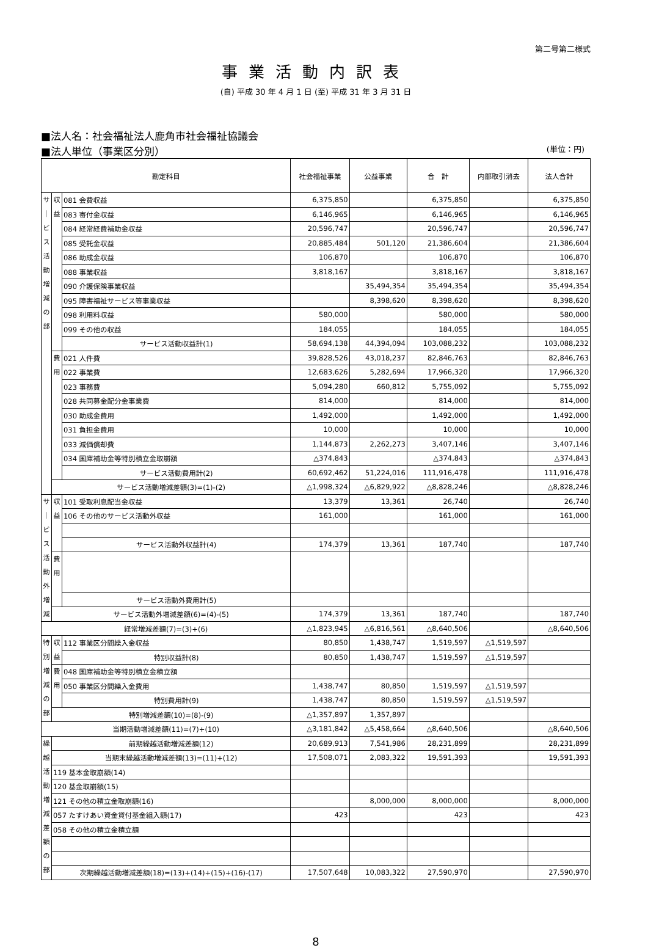第二号第二様式
事業活動内訳表
(自) 平成 30 年 4 月 1 日 (至) 平成 31 年 3 月 31 日
■法人名：社会福祉法人鹿角市社会福祉協議会
■法人単位（事業区分別） (単位：円)
| 勘定科目 | | | 社会福祉事業 | 公益事業 | 合 計 | 内部取引消去 | 法人合計 |
| --- | --- | --- | --- | --- | --- | --- | --- |
| サ ｜ ビ ス 活 動 増 減 の 部 | 収 益 | 081 会費収益 | 6,375,850 | | 6,375,850 | | 6,375,850 |
| | | 083 寄付金収益 | 6,146,965 | | 6,146,965 | | 6,146,965 |
| | | 084 経常経費補助金収益 | 20,596,747 | | 20,596,747 | | 20,596,747 |
| | | 085 受託金収益 | 20,885,484 | 501,120 | 21,386,604 | | 21,386,604 |
| | | 086 助成金収益 | 106,870 | | 106,870 | | 106,870 |
| | | 088 事業収益 | 3,818,167 | | 3,818,167 | | 3,818,167 |
| | | 090 介護保険事業収益 | | 35,494,354 | 35,494,354 | | 35,494,354 |
| | | 095 障害福祉サービス等事業収益 | | 8,398,620 | 8,398,620 | | 8,398,620 |
| | | 098 利用料収益 | 580,000 | | 580,000 | | 580,000 |
| | | 099 その他の収益 | 184,055 | | 184,055 | | 184,055 |
| | | サービス活動収益計(1) | 58,694,138 | 44,394,094 | 103,088,232 | | 103,088,232 |
| | 費 用 | 021 人件費 | 39,828,526 | 43,018,237 | 82,846,763 | | 82,846,763 |
| | | 022 事業費 | 12,683,626 | 5,282,694 | 17,966,320 | | 17,966,320 |
| | | 023 事務費 | 5,094,280 | 660,812 | 5,755,092 | | 5,755,092 |
| | | 028 共同募金配分金事業費 | 814,000 | | 814,000 | | 814,000 |
| | | 030 助成金費用 | 1,492,000 | | 1,492,000 | | 1,492,000 |
| | | 031 負担金費用 | 10,000 | | 10,000 | | 10,000 |
| | | 033 減価償却費 | 1,144,873 | 2,262,273 | 3,407,146 | | 3,407,146 |
| | | 034 国庫補助金等特別積立金取崩額 | △374,843 | | △374,843 | | △374,843 |
| | | サービス活動費用計(2) | 60,692,462 | 51,224,016 | 111,916,478 | | 111,916,478 |
| | サービス活動増減差額(3)=(1)-(2) | | △1,998,324 | △6,829,922 | △8,828,246 | | △8,828,246 |
| サ ｜ ビ ス 活 動 外 増 減 | 収 益 | 101 受取利息配当金収益 | 13,379 | 13,361 | 26,740 | | 26,740 |
| | | 106 その他のサービス活動外収益 | 161,000 | | 161,000 | | 161,000 |
| | | サービス活動外収益計(4) | 174,379 | 13,361 | 187,740 | | 187,740 |
| | 費 用 | | | | | | |
| | | サービス活動外費用計(5) | | | | | |
| | サービス活動外増減差額(6)=(4)-(5) | | 174,379 | 13,361 | 187,740 | | 187,740 |
| 経常増減差額(7)=(3)+(6) | | | △1,823,945 | △6,816,561 | △8,640,506 | | △8,640,506 |
| 特 別 増 減 の 部 | 収 益 | 112 事業区分間繰入金収益 | 80,850 | 1,438,747 | 1,519,597 | △1,519,597 | |
| | | 特別収益計(8) | 80,850 | 1,438,747 | 1,519,597 | △1,519,597 | |
| | 費 用 | 048 国庫補助金等特別積立金積立額 | | | | | |
| | | 050 事業区分間繰入金費用 | 1,438,747 | 80,850 | 1,519,597 | △1,519,597 | |
| | | 特別費用計(9) | 1,438,747 | 80,850 | 1,519,597 | △1,519,597 | |
| | 特別増減差額(10)=(8)-(9) | | △1,357,897 | 1,357,897 | | | |
| 当期活動増減差額(11)=(7)+(10) | | | △3,181,842 | △5,458,664 | △8,640,506 | | △8,640,506 |
| 繰 越 活 動 増 減 差 額 の 部 | 前期繰越活動増減差額(12) | | 20,689,913 | 7,541,986 | 28,231,899 | | 28,231,899 |
| | 当期末繰越活動増減差額(13)=(11)+(12) | | 17,508,071 | 2,083,322 | 19,591,393 | | 19,591,393 |
| | 119 基本金取崩額(14) | | | | | | |
| | 120 基金取崩額(15) | | | | | | |
| | 121 その他の積立金取崩額(16) | | | 8,000,000 | 8,000,000 | | 8,000,000 |
| | 057 たすけあい資金貸付基金組入額(17) | | 423 | | 423 | | 423 |
| | 058 その他の積立金積立額 | | | | | | |
| | 次期繰越活動増減差額(18)=(13)+(14)+(15)+(16)-(17) | | 17,507,648 | 10,083,322 | 27,590,970 | | 27,590,970 |
8